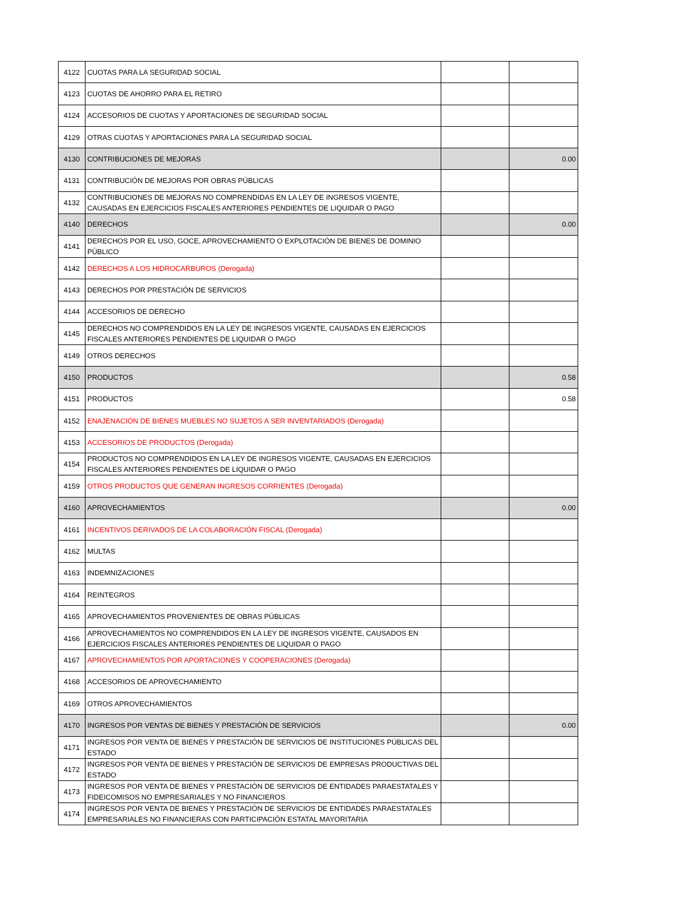| 4122 | CUOTAS PARA LA SEGURIDAD SOCIAL | | |
| 4123 | CUOTAS DE AHORRO PARA EL RETIRO | | |
| 4124 | ACCESORIOS DE CUOTAS Y APORTACIONES DE SEGURIDAD SOCIAL | | |
| 4129 | OTRAS CUOTAS Y APORTACIONES PARA LA SEGURIDAD SOCIAL | | |
| 4130 | CONTRIBUCIONES DE MEJORAS | | 0.00 |
| 4131 | CONTRIBUCIÓN DE MEJORAS POR OBRAS PÚBLICAS | | |
| 4132 | CONTRIBUCIONES DE MEJORAS NO COMPRENDIDAS EN LA LEY DE INGRESOS VIGENTE, CAUSADAS EN EJERCICIOS FISCALES ANTERIORES PENDIENTES DE LIQUIDAR O PAGO | | |
| 4140 | DERECHOS | | 0.00 |
| 4141 | DERECHOS POR EL USO, GOCE, APROVECHAMIENTO O EXPLOTACIÓN DE BIENES DE DOMINIO PÚBLICO | | |
| 4142 | DERECHOS A LOS HIDROCARBUROS (Derogada) | | |
| 4143 | DERECHOS POR PRESTACIÓN DE SERVICIOS | | |
| 4144 | ACCESORIOS DE DERECHO | | |
| 4145 | DERECHOS NO COMPRENDIDOS EN LA LEY DE INGRESOS VIGENTE, CAUSADAS EN EJERCICIOS FISCALES ANTERIORES PENDIENTES DE LIQUIDAR O PAGO | | |
| 4149 | OTROS DERECHOS | | |
| 4150 | PRODUCTOS | | 0.58 |
| 4151 | PRODUCTOS | | 0.58 |
| 4152 | ENAJENACIÓN DE BIENES MUEBLES NO SUJETOS A SER INVENTARIADOS (Derogada) | | |
| 4153 | ACCESORIOS DE PRODUCTOS (Derogada) | | |
| 4154 | PRODUCTOS NO COMPRENDIDOS EN LA LEY DE INGRESOS VIGENTE, CAUSADAS EN EJERCICIOS FISCALES ANTERIORES PENDIENTES DE LIQUIDAR O PAGO | | |
| 4159 | OTROS PRODUCTOS QUE GENERAN INGRESOS CORRIENTES (Derogada) | | |
| 4160 | APROVECHAMIENTOS | | 0.00 |
| 4161 | INCENTIVOS DERIVADOS DE LA COLABORACIÓN FISCAL (Derogada) | | |
| 4162 | MULTAS | | |
| 4163 | INDEMNIZACIONES | | |
| 4164 | REINTEGROS | | |
| 4165 | APROVECHAMIENTOS PROVENIENTES DE OBRAS PÚBLICAS | | |
| 4166 | APROVECHAMIENTOS NO COMPRENDIDOS EN LA LEY DE INGRESOS VIGENTE, CAUSADOS EN EJERCICIOS FISCALES ANTERIORES PENDIENTES DE LIQUIDAR O PAGO | | |
| 4167 | APROVECHAMIENTOS POR APORTACIONES Y COOPERACIONES (Derogada) | | |
| 4168 | ACCESORIOS DE APROVECHAMIENTO | | |
| 4169 | OTROS APROVECHAMIENTOS | | |
| 4170 | INGRESOS POR VENTAS DE BIENES Y PRESTACIÓN DE SERVICIOS | | 0.00 |
| 4171 | INGRESOS POR VENTA DE BIENES Y PRESTACIÓN DE SERVICIOS DE INSTITUCIONES PÚBLICAS DEL ESTADO | | |
| 4172 | INGRESOS POR VENTA DE BIENES Y PRESTACIÓN DE SERVICIOS DE EMPRESAS PRODUCTIVAS DEL ESTADO | | |
| 4173 | INGRESOS POR VENTA DE BIENES Y PRESTACIÓN DE SERVICIOS DE ENTIDADES PARAESTATALES Y FIDEICOMISOS NO EMPRESARIALES Y NO FINANCIEROS | | |
| 4174 | INGRESOS POR VENTA DE BIENES Y PRESTACIÓN DE SERVICIOS DE ENTIDADES PARAESTATALES EMPRESARIALES NO FINANCIERAS CON PARTICIPACIÓN ESTATAL MAYORITARIA | | |